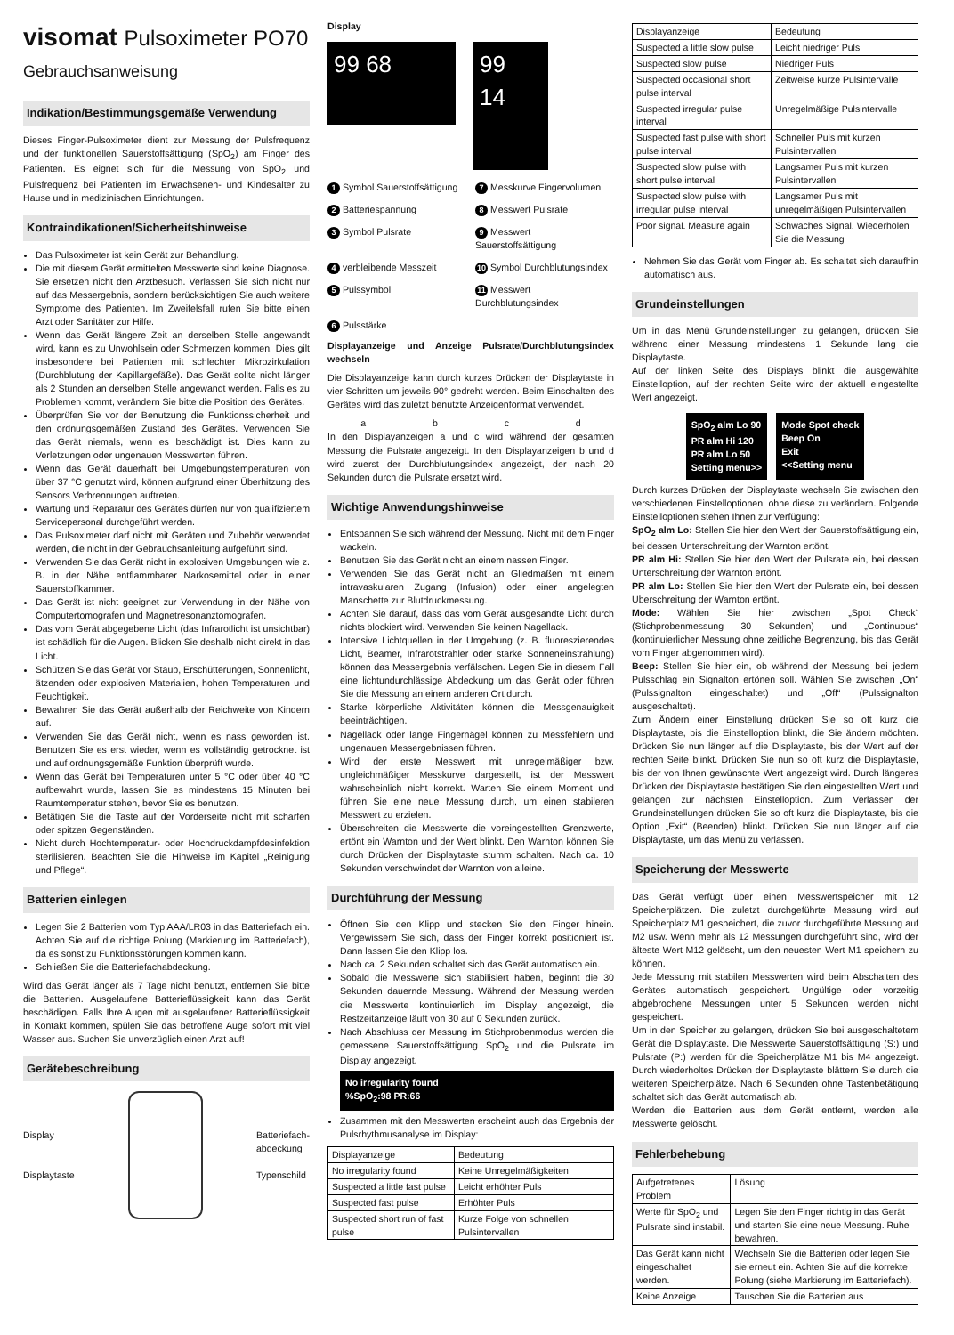visomat Pulsoximeter PO70
Gebrauchsanweisung
Indikation/Bestimmungsgemäße Verwendung
Dieses Finger-Pulsoximeter dient zur Messung der Pulsfrequenz und der funktionellen Sauerstoffsättigung (SpO<sub>2</sub>) am Finger des Patienten. Es eignet sich für die Messung von SpO<sub>2</sub> und Pulsfrequenz bei Patienten im Erwachsenen- und Kindesalter zu Hause und in medizinischen Einrichtungen.
Kontraindikationen/Sicherheitshinweise
Das Pulsoximeter ist kein Gerät zur Behandlung.
Die mit diesem Gerät ermittelten Messwerte sind keine Diagnose. Sie ersetzen nicht den Arztbesuch. Verlassen Sie sich nicht nur auf das Messergebnis, sondern berücksichtigen Sie auch weitere Symptome des Patienten. Im Zweifelsfall rufen Sie bitte einen Arzt oder Sanitäter zur Hilfe.
Wenn das Gerät längere Zeit an derselben Stelle angewandt wird, kann es zu Unwohlsein oder Schmerzen kommen. Dies gilt insbesondere bei Patienten mit schlechter Mikrozirkulation (Durchblutung der Kapillargefäße). Das Gerät sollte nicht länger als 2 Stunden an derselben Stelle angewandt werden. Falls es zu Problemen kommt, verändern Sie bitte die Position des Gerätes.
Überprüfen Sie vor der Benutzung die Funktionssicherheit und den ordnungsgemäßen Zustand des Gerätes. Verwenden Sie das Gerät niemals, wenn es beschädigt ist. Dies kann zu Verletzungen oder ungenauen Messwerten führen.
Wenn das Gerät dauerhaft bei Umgebungstemperaturen von über 37 °C genutzt wird, können aufgrund einer Überhitzung des Sensors Verbrennungen auftreten.
Wartung und Reparatur des Gerätes dürfen nur von qualifiziertem Servicepersonal durchgeführt werden.
Das Pulsoximeter darf nicht mit Geräten und Zubehör verwendet werden, die nicht in der Gebrauchsanleitung aufgeführt sind.
Verwenden Sie das Gerät nicht in explosiven Umgebungen wie z. B. in der Nähe entflammbarer Narkosemittel oder in einer Sauerstoffkammer.
Das Gerät ist nicht geeignet zur Verwendung in der Nähe von Computertomografen und Magnetresonanztomografen.
Das vom Gerät abgegebene Licht (das Infrarotlicht ist unsichtbar) ist schädlich für die Augen. Blicken Sie deshalb nicht direkt in das Licht.
Schützen Sie das Gerät vor Staub, Erschütterungen, Sonnenlicht, ätzenden oder explosiven Materialien, hohen Temperaturen und Feuchtigkeit.
Bewahren Sie das Gerät außerhalb der Reichweite von Kindern auf.
Verwenden Sie das Gerät nicht, wenn es nass geworden ist. Benutzen Sie es erst wieder, wenn es vollständig getrocknet ist und auf ordnungsgemäße Funktion überprüft wurde.
Wenn das Gerät bei Temperaturen unter 5 °C oder über 40 °C aufbewahrt wurde, lassen Sie es mindestens 15 Minuten bei Raumtemperatur stehen, bevor Sie es benutzen.
Betätigen Sie die Taste auf der Vorderseite nicht mit scharfen oder spitzen Gegenständen.
Nicht durch Hochtemperatur- oder Hochdruckdampfdesinfektion sterilisieren. Beachten Sie die Hinweise im Kapitel „Reinigung und Pflege“.
Batterien einlegen
Legen Sie 2 Batterien vom Typ AAA/LR03 in das Batteriefach ein. Achten Sie auf die richtige Polung (Markierung im Batteriefach), da es sonst zu Funktionsstörungen kommen kann.
Schließen Sie die Batteriefachabdeckung.
Wird das Gerät länger als 7 Tage nicht benutzt, entfernen Sie bitte die Batterien. Ausgelaufene Batterieflüssigkeit kann das Gerät beschädigen. Falls Ihre Augen mit ausgelaufener Batterieflüssigkeit in Kontakt kommen, spülen Sie das betroffene Auge sofort mit viel Wasser aus. Suchen Sie unverzüglich einen Arzt auf!
Gerätebeschreibung
Display
Displaytaste
Batteriefach-
abdeckung
Typenschild
Display
99 68
99
14
1 Symbol Sauerstoffsättigung
7 Messkurve Fingervolumen
2 Batteriespannung
8 Messwert Pulsrate
3 Symbol Pulsrate
9 Messwert Sauerstoffsättigung
4 verbleibende Messzeit
10 Symbol Durchblutungsindex
5 Pulssymbol
11 Messwert Durchblutungsindex
6 Pulsstärke
Displayanzeige und Anzeige Pulsrate/Durchblutungsindex wechseln
Die Displayanzeige kann durch kurzes Drücken der Displaytaste in vier Schritten um jeweils 90° gedreht werden. Beim Einschalten des Gerätes wird das zuletzt benutzte Anzeigenformat verwendet.
a b c d
In den Displayanzeigen a und c wird während der gesamten Messung die Pulsrate angezeigt. In den Displayanzeigen b und d wird zuerst der Durchblutungsindex angezeigt, der nach 20 Sekunden durch die Pulsrate ersetzt wird.
Wichtige Anwendungshinweise
Entspannen Sie sich während der Messung. Nicht mit dem Finger wackeln.
Benutzen Sie das Gerät nicht an einem nassen Finger.
Verwenden Sie das Gerät nicht an Gliedmaßen mit einem intravaskularen Zugang (Infusion) oder einer angelegten Manschette zur Blutdruckmessung.
Achten Sie darauf, dass das vom Gerät ausgesandte Licht durch nichts blockiert wird. Verwenden Sie keinen Nagellack.
Intensive Lichtquellen in der Umgebung (z. B. fluoreszierendes Licht, Beamer, Infrarotstrahler oder starke Sonneneinstrahlung) können das Messergebnis verfälschen. Legen Sie in diesem Fall eine lichtundurchlässige Abdeckung um das Gerät oder führen Sie die Messung an einem anderen Ort durch.
Starke körperliche Aktivitäten können die Messgenauigkeit beeinträchtigen.
Nagellack oder lange Fingernägel können zu Messfehlern und ungenauen Messergebnissen führen.
Wird der erste Messwert mit unregelmäßiger bzw. ungleichmäßiger Messkurve dargestellt, ist der Messwert wahrscheinlich nicht korrekt. Warten Sie einem Moment und führen Sie eine neue Messung durch, um einen stabileren Messwert zu erzielen.
Überschreiten die Messwerte die voreingestellten Grenzwerte, ertönt ein Warnton und der Wert blinkt. Den Warnton können Sie durch Drücken der Displaytaste stumm schalten. Nach ca. 10 Sekunden verschwindet der Warnton von alleine.
Durchführung der Messung
Öffnen Sie den Klipp und stecken Sie den Finger hinein. Vergewissern Sie sich, dass der Finger korrekt positioniert ist. Dann lassen Sie den Klipp los.
Nach ca. 2 Sekunden schaltet sich das Gerät automatisch ein.
Sobald die Messwerte sich stabilisiert haben, beginnt die 30 Sekunden dauernde Messung. Während der Messung werden die Messwerte kontinuierlich im Display angezeigt, die Restzeitanzeige läuft von 30 auf 0 Sekunden zurück.
Nach Abschluss der Messung im Stichprobenmodus werden die gemessene Sauerstoffsättigung SpO<sub>2</sub> und die Pulsrate im Display angezeigt.
No irregularity found
%SpO<sub>2</sub>:98 PR:66
Zusammen mit den Messwerten erscheint auch das Ergebnis der Pulsrhythmusanalyse im Display:
| Displayanzeige | Bedeutung |
| --- | --- |
| No irregularity found | Keine Unregelmäßigkeiten |
| Suspected a little fast pulse | Leicht erhöhter Puls |
| Suspected fast pulse | Erhöhter Puls |
| Suspected short run of fast pulse | Kurze Folge von schnellen Pulsintervallen |
| Displayanzeige | Bedeutung |
| --- | --- |
| Suspected a little slow pulse | Leicht niedriger Puls |
| Suspected slow pulse | Niedriger Puls |
| Suspected occasional short pulse interval | Zeitweise kurze Pulsintervalle |
| Suspected irregular pulse interval | Unregelmäßige Pulsintervalle |
| Suspected fast pulse with short pulse interval | Schneller Puls mit kurzen Pulsintervallen |
| Suspected slow pulse with short pulse interval | Langsamer Puls mit kurzen Pulsintervallen |
| Suspected slow pulse with irregular pulse interval | Langsamer Puls mit unregelmäßigen Pulsintervallen |
| Poor signal. Measure again | Schwaches Signal. Wiederholen Sie die Messung |
Nehmen Sie das Gerät vom Finger ab. Es schaltet sich daraufhin automatisch aus.
Grundeinstellungen
Um in das Menü Grundeinstellungen zu gelangen, drücken Sie während einer Messung mindestens 1 Sekunde lang die Displaytaste.
Auf der linken Seite des Displays blinkt die ausgewählte Einstelloption, auf der rechten Seite wird der aktuell eingestellte Wert angezeigt.
SpO<sub>2</sub> alm Lo 90
PR alm Hi 120
PR alm Lo 50
Setting menu>>
Mode Spot check
Beep On
Exit
<<Setting menu
Durch kurzes Drücken der Displaytaste wechseln Sie zwischen den verschiedenen Einstelloptionen, ohne diese zu verändern. Folgende Einstelloptionen stehen Ihnen zur Verfügung:
SpO<sub>2</sub> alm Lo: Stellen Sie hier den Wert der Sauerstoffsättigung ein, bei dessen Unterschreitung der Warnton ertönt.
PR alm Hi: Stellen Sie hier den Wert der Pulsrate ein, bei dessen Unterschreitung der Warnton ertönt.
PR alm Lo: Stellen Sie hier den Wert der Pulsrate ein, bei dessen Überschreitung der Warnton ertönt.
Mode: Wählen Sie hier zwischen „Spot Check“ (Stichprobenmessung 30 Sekunden) und „Continuous“ (kontinuierlicher Messung ohne zeitliche Begrenzung, bis das Gerät vom Finger abgenommen wird).
Beep: Stellen Sie hier ein, ob während der Messung bei jedem Pulsschlag ein Signalton ertönen soll. Wählen Sie zwischen „On“ (Pulssignalton eingeschaltet) und „Off“ (Pulssignalton ausgeschaltet).
Zum Ändern einer Einstellung drücken Sie so oft kurz die Displaytaste, bis die Einstelloption blinkt, die Sie ändern möchten. Drücken Sie nun länger auf die Displaytaste, bis der Wert auf der rechten Seite blinkt. Drücken Sie nun so oft kurz die Displaytaste, bis der von Ihnen gewünschte Wert angezeigt wird. Durch längeres Drücken der Displaytaste bestätigen Sie den eingestellten Wert und gelangen zur nächsten Einstelloption. Zum Verlassen der Grundeinstellungen drücken Sie so oft kurz die Displaytaste, bis die Option „Exit“ (Beenden) blinkt. Drücken Sie nun länger auf die Displaytaste, um das Menü zu verlassen.
Speicherung der Messwerte
Das Gerät verfügt über einen Messwertspeicher mit 12 Speicherplätzen. Die zuletzt durchgeführte Messung wird auf Speicherplatz M1 gespeichert, die zuvor durchgeführte Messung auf M2 usw. Wenn mehr als 12 Messungen durchgeführt sind, wird der älteste Wert M12 gelöscht, um den neuesten Wert M1 speichern zu können.
Jede Messung mit stabilen Messwerten wird beim Abschalten des Gerätes automatisch gespeichert. Ungültige oder vorzeitig abgebrochene Messungen unter 5 Sekunden werden nicht gespeichert.
Um in den Speicher zu gelangen, drücken Sie bei ausgeschaltetem Gerät die Displaytaste. Die Messwerte Sauerstoffsättigung (S:) und Pulsrate (P:) werden für die Speicherplätze M1 bis M4 angezeigt. Durch wiederholtes Drücken der Displaytaste blättern Sie durch die weiteren Speicherplätze. Nach 6 Sekunden ohne Tastenbetätigung schaltet sich das Gerät automatisch ab.
Werden die Batterien aus dem Gerät entfernt, werden alle Messwerte gelöscht.
Fehlerbehebung
| Aufgetretenes Problem | Lösung |
| --- | --- |
| Werte für SpO<sub>2</sub> und Pulsrate sind instabil. | Legen Sie den Finger richtig in das Gerät und starten Sie eine neue Messung. Ruhe bewahren. |
| Das Gerät kann nicht eingeschaltet werden. | Wechseln Sie die Batterien oder legen Sie sie erneut ein. Achten Sie auf die korrekte Polung (siehe Markierung im Batteriefach). |
| Keine Anzeige | Tauschen Sie die Batterien aus. |